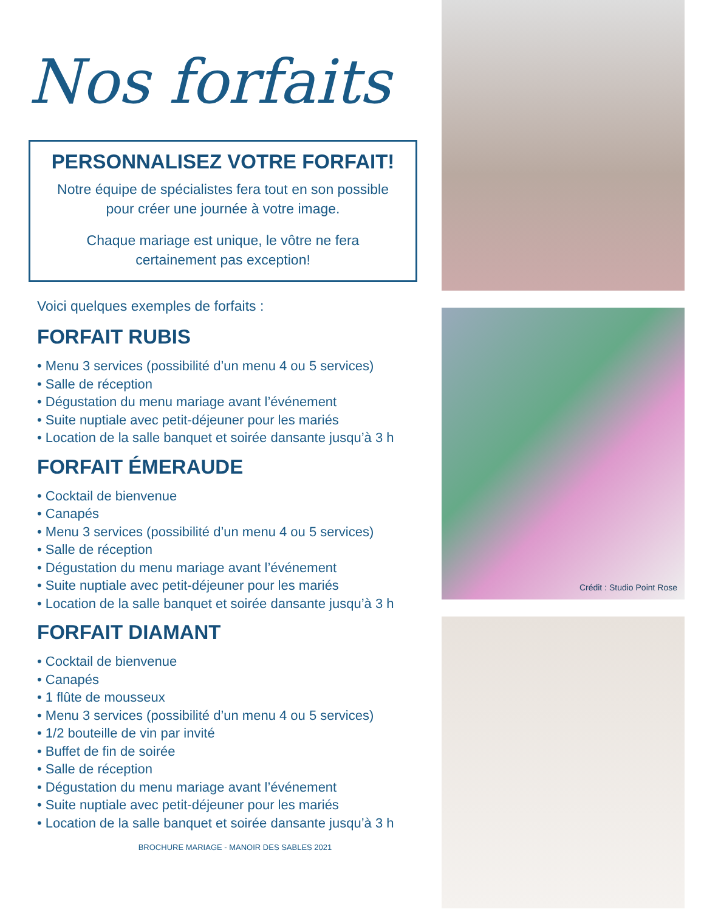Nos forfaits
PERSONNALISEZ VOTRE FORFAIT!
Notre équipe de spécialistes fera tout en son possible
pour créer une journée à votre image.
Chaque mariage est unique, le vôtre ne fera
certainement pas exception!
Voici quelques exemples de forfaits :
FORFAIT RUBIS
• Menu 3 services (possibilité d’un menu 4 ou 5 services)
• Salle de réception
• Dégustation du menu mariage avant l’événement
• Suite nuptiale avec petit-déjeuner pour les mariés
• Location de la salle banquet et soirée dansante jusqu’à 3 h
FORFAIT ÉMERAUDE
• Cocktail de bienvenue
• Canapés
• Menu 3 services (possibilité d’un menu 4 ou 5 services)
• Salle de réception
• Dégustation du menu mariage avant l’événement
• Suite nuptiale avec petit-déjeuner pour les mariés
• Location de la salle banquet et soirée dansante jusqu’à 3 h
FORFAIT DIAMANT
• Cocktail de bienvenue
• Canapés
• 1 flûte de mousseux
• Menu 3 services (possibilité d’un menu 4 ou 5 services)
• 1/2 bouteille de vin par invité
• Buffet de fin de soirée
• Salle de réception
• Dégustation du menu mariage avant l’événement
• Suite nuptiale avec petit-déjeuner pour les mariés
• Location de la salle banquet et soirée dansante jusqu’à 3 h
BROCHURE MARIAGE - MANOIR DES SABLES 2021
Crédit : Studio Point Rose